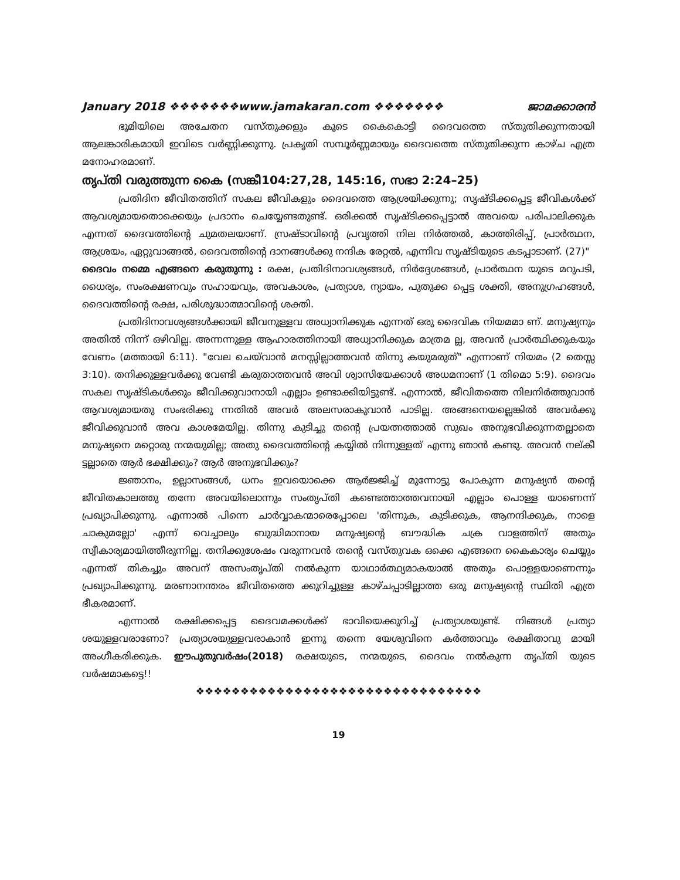January 2018 ❖❖❖❖❖❖❖www.jamakaran.com ❖❖❖❖❖❖❖ ജാമക്കാരൻ
ഭൂമിയിലെ അചേതന വസ്തുക്കളും കൂടെ കൈകൊട്ടി ദൈവത്തെ സ്തുതിക്കുന്നതായി ആലങ്കാരികമായി ഇവിടെ വർണ്ണിക്കുന്നു. പ്രകൃതി സമ്പൂർണ്ണമായും ദൈവത്തെ സ്തുതിക്കുന്ന കാഴ്ച എത്ര മനോഹരമാണ്.
തൃപ്തി വരുത്തുന്ന കൈ (സങ്കീ104:27,28, 145:16, സഭാ 2:24–25)
പ്രതിദിന ജീവിതത്തിന് സകല ജീവികളും ദൈവത്തെ ആശ്രയിക്കുന്നു; സൃഷ്ടിക്കപ്പെട്ട ജീവികൾക്ക് ആവശ്യമായതൊക്കെയും പ്രദാനം ചെയ്യേണ്ടതുണ്ട്. ഒരിക്കൽ സൃഷ്ടിക്കപ്പെട്ടാൽ അവയെ പരിപാലിക്കുക എന്നത് ദൈവത്തിന്റെ ചുമതലയാണ്. സ്രഷ്ടാവിന്റെ പ്രവൃത്തി നില നിർത്തൽ, കാത്തിരിപ്പ്, പ്രാർത്ഥന, ആശ്രയം, ഏറ്റുവാങ്ങൽ, ദൈവത്തിന്റെ ദാനങ്ങൾക്കു നന്ദിക രേറ്റൽ, എന്നിവ സൃഷ്ടിയുടെ കടപ്പാടാണ്. (27)"
ദൈവം നമ്മെ എങ്ങനെ കരുതുന്നു : രക്ഷ, പ്രതിദിനാവശ്യങ്ങൾ, നിർദ്ദേശങ്ങൾ, പ്രാർത്ഥന യുടെ മറുപടി, ധൈര്യം, സംരക്ഷണവും സഹായവും, അവകാശം, പ്രത്യാശ, ന്യായം, പുതുക്ക പ്പെട്ട ശക്തി, അനുഗ്രഹങ്ങൾ, ദൈവത്തിന്റെ രക്ഷ, പരിശുദ്ധാത്മാവിന്റെ ശക്തി.
പ്രതിദിനാവശ്യങ്ങൾക്കായി ജീവനുള്ളവ അധ്വാനിക്കുക എന്നത് ഒരു ദൈവിക നിയമമാ ണ്. മനുഷ്യനും അതിൽ നിന്ന് ഒഴിവില്ല. അന്നന്നുള്ള ആഹാരത്തിനായി അധ്വാനിക്കുക മാത്രമ ല്ല, അവൻ പ്രാർത്ഥിക്കുകയും വേണം (മത്തായി 6:11). "വേല ചെയ്‌വാൻ മനസ്സില്ലാത്തവൻ തിന്നു കയുമരുത്" എന്നാണ് നിയമം (2 തെസ്സ 3:10). തനിക്കുള്ളവർക്കു വേണ്ടി കരുതാത്തവൻ അവി ശ്വാസിയേക്കാൾ അധമനാണ് (1 തിമൊ 5:9). ദൈവം സകല സൃഷ്ടികൾക്കും ജീവിക്കുവാനായി എല്ലാം ഉണ്ടാക്കിയിട്ടുണ്ട്. എന്നാൽ, ജീവിതത്തെ നിലനിർത്തുവാൻ ആവശ്യമായതു സംഭരിക്കു ന്നതിൽ അവർ അലസരാകുവാൻ പാടില്ല. അങ്ങനെയല്ലെങ്കിൽ അവർക്കു ജീവിക്കുവാൻ അവ കാശമേയില്ല. തിന്നു കുടിച്ചു തന്റെ പ്രയത്നത്താൽ സുഖം അനുഭവിക്കുന്നതല്ലാതെ മനുഷ്യനെ മറ്റൊരു നന്മയുമില്ല; അതു ദൈവത്തിന്റെ കയ്യിൽ നിന്നുള്ളത് എന്നു ഞാൻ കണ്ടു. അവൻ നല്കീ ട്ടല്ലാതെ ആർ ഭക്ഷിക്കും? ആർ അനുഭവിക്കും?
ജ്ഞാനം, ഉല്ലാസങ്ങൾ, ധനം ഇവയൊക്കെ ആർജ്ജിച്ച് മുന്നോട്ടു പോകുന്ന മനുഷ്യൻ തന്റെ ജീവിതകാലത്തു തന്നേ അവയിലൊന്നും സംതൃപ്തി കണ്ടെത്താത്തവനായി എല്ലാം പൊള്ള യാണെന്ന് പ്രഖ്യാപിക്കുന്നു. എന്നാൽ പിന്നെ ചാർവ്വാകന്മാരെപ്പോലെ 'തിന്നുക, കുടിക്കുക, ആനന്ദിക്കുക, നാളെ ചാകുമല്ലോ' എന്ന് വെച്ചാലും ബുദ്ധിമാനായ മനുഷ്യന്റെ ബൗദ്ധിക ചക്ര വാളത്തിന് അതും സ്വീകാര്യമായിത്തീരുന്നില്ല. തനിക്കുശേഷം വരുന്നവൻ തന്റെ വസ്തുവക ഒക്കെ എങ്ങനെ കൈകാര്യം ചെയ്യും എന്നത് തികച്ചും അവന് അസംതൃപ്തി നൽകുന്ന യാഥാർത്ഥ്യമാകയാൽ അതും പൊള്ളയാണെന്നും പ്രഖ്യാപിക്കുന്നു. മരണാനന്തരം ജീവിതത്തെ ക്കുറിച്ചുള്ള കാഴ്ചപ്പാടില്ലാത്ത ഒരു മനുഷ്യന്റെ സ്ഥിതി എത്ര ഭീകരമാണ്.
എന്നാൽ രക്ഷിക്കപ്പെട്ട ദൈവമക്കൾക്ക് ഭാവിയെക്കുറിച്ച് പ്രത്യാശയുണ്ട്. നിങ്ങൾ പ്രത്യാ ശയുള്ളവരാണോ? പ്രത്യാശയുള്ളവരാകാൻ ഇന്നു തന്നെ യേശുവിനെ കർത്താവും രക്ഷിതാവു മായി അംഗീകരിക്കുക. ഈപുതുവർഷം(2018) രക്ഷയുടെ, നന്മയുടെ, ദൈവം നൽകുന്ന തൃപ്തി യുടെ വർഷമാകട്ടെ!!
❖❖❖❖❖❖❖❖❖❖❖❖❖❖❖❖❖❖❖❖❖❖❖❖❖❖❖❖❖❖❖❖
19